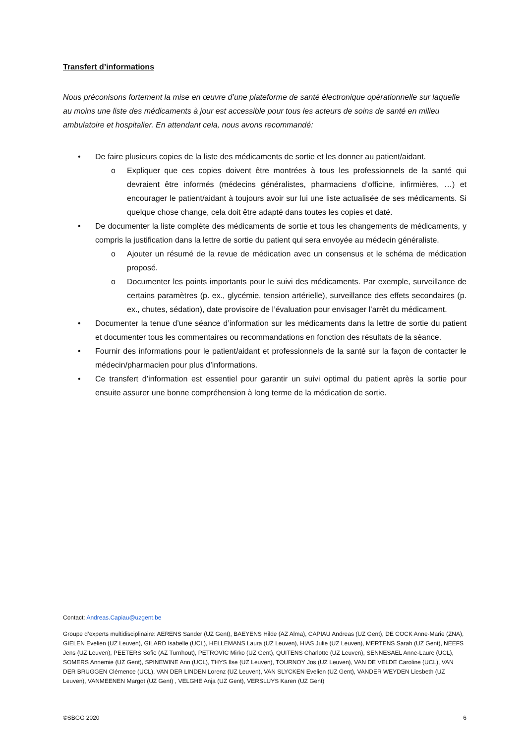Transfert d’informations
Nous préconisons fortement la mise en œuvre d’une plateforme de santé électronique opérationnelle sur laquelle au moins une liste des médicaments à jour est accessible pour tous les acteurs de soins de santé en milieu ambulatoire et hospitalier. En attendant cela, nous avons recommandé:
• De faire plusieurs copies de la liste des médicaments de sortie et les donner au patient/aidant.
o Expliquer que ces copies doivent être montrées à tous les professionnels de la santé qui devraient être informés (médecins généralistes, pharmaciens d’officine, infirmières, …) et encourager le patient/aidant à toujours avoir sur lui une liste actualisée de ses médicaments. Si quelque chose change, cela doit être adapté dans toutes les copies et daté.
• De documenter la liste complète des médicaments de sortie et tous les changements de médicaments, y compris la justification dans la lettre de sortie du patient qui sera envoyée au médecin généraliste.
o Ajouter un résumé de la revue de médication avec un consensus et le schéma de médication proposé.
o Documenter les points importants pour le suivi des médicaments. Par exemple, surveillance de certains paramètres (p. ex., glycémie, tension artérielle), surveillance des effets secondaires (p. ex., chutes, sédation), date provisoire de l’évaluation pour envisager l’arrêt du médicament.
• Documenter la tenue d’une séance d’information sur les médicaments dans la lettre de sortie du patient et documenter tous les commentaires ou recommandations en fonction des résultats de la séance.
• Fournir des informations pour le patient/aidant et professionnels de la santé sur la façon de contacter le médecin/pharmacien pour plus d’informations.
• Ce transfert d’information est essentiel pour garantir un suivi optimal du patient après la sortie pour ensuite assurer une bonne compréhension à long terme de la médication de sortie.
Contact: Andreas.Capiau@uzgent.be
Groupe d’experts multidisciplinaire: AERENS Sander (UZ Gent), BAEYENS Hilde (AZ Alma), CAPIAU Andreas (UZ Gent), DE COCK Anne-Marie (ZNA), GIELEN Evelien (UZ Leuven), GILARD Isabelle (UCL), HELLEMANS Laura (UZ Leuven), HIAS Julie (UZ Leuven), MERTENS Sarah (UZ Gent), NEEFS Jens (UZ Leuven), PEETERS Sofie (AZ Turnhout), PETROVIC Mirko (UZ Gent), QUITENS Charlotte (UZ Leuven), SENNESAEL Anne-Laure (UCL), SOMERS Annemie (UZ Gent), SPINEWINE Ann (UCL), THYS Ilse (UZ Leuven), TOURNOY Jos (UZ Leuven), VAN DE VELDE Caroline (UCL), VAN DER BRUGGEN Clémence (UCL), VAN DER LINDEN Lorenz (UZ Leuven), VAN SLYCKEN Evelien (UZ Gent), VANDER WEYDEN Liesbeth (UZ Leuven), VANMEENEN Margot (UZ Gent) , VELGHE Anja (UZ Gent), VERSLUYS Karen (UZ Gent)
©SBGG 2020 6